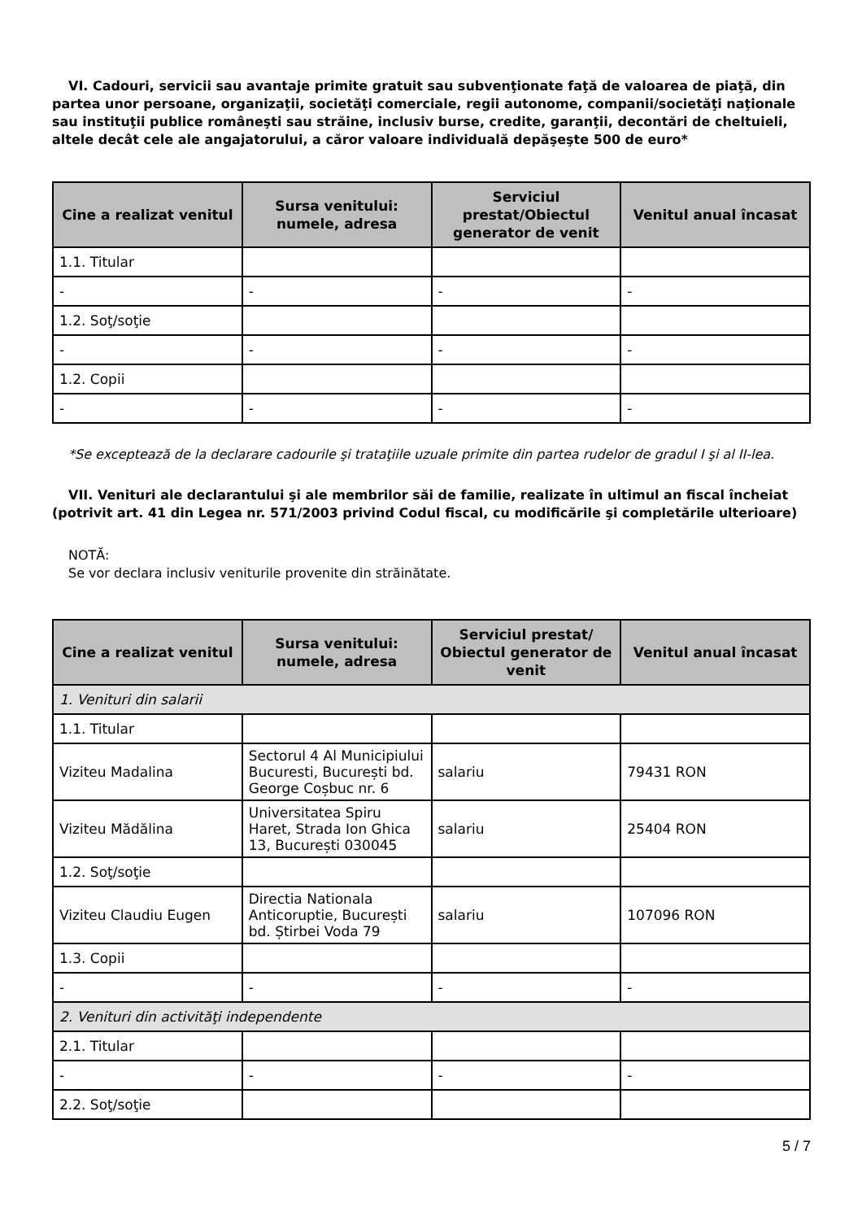VI. Cadouri, servicii sau avantaje primite gratuit sau subvenţionate faţă de valoarea de piaţă, din partea unor persoane, organizaţii, societăţi comerciale, regii autonome, companii/societăţi naţionale sau instituţii publice româneşti sau străine, inclusiv burse, credite, garanţii, decontări de cheltuieli, altele decât cele ale angajatorului, a căror valoare individuală depăşeşte 500 de euro*
| Cine a realizat venitul | Sursa venitului: numele, adresa | Serviciul prestat/Obiectul generator de venit | Venitul anual încasat |
| --- | --- | --- | --- |
| 1.1. Titular | | | |
| - | - | - | - |
| 1.2. Soţ/soţie | | | |
| - | - | - | - |
| 1.2. Copii | | | |
| - | - | - | - |
*Se exceptează de la declarare cadourile şi trataţiile uzuale primite din partea rudelor de gradul I şi al II-lea.
VII. Venituri ale declarantului şi ale membrilor săi de familie, realizate în ultimul an fiscal încheiat (potrivit art. 41 din Legea nr. 571/2003 privind Codul fiscal, cu modificările şi completările ulterioare)
NOTĂ:
Se vor declara inclusiv veniturile provenite din străinătate.
| Cine a realizat venitul | Sursa venitului: numele, adresa | Serviciul prestat/ Obiectul generator de venit | Venitul anual încasat |
| --- | --- | --- | --- |
| 1. Venituri din salarii | | | |
| 1.1. Titular | | | |
| Viziteu Madalina | Sectorul 4 Al Municipiului Bucuresti, București bd. George Coșbuc nr. 6 | salariu | 79431 RON |
| Viziteu Mădălina | Universitatea Spiru Haret, Strada Ion Ghica 13, București 030045 | salariu | 25404 RON |
| 1.2. Soţ/soţie | | | |
| Viziteu Claudiu Eugen | Directia Nationala Anticoruptie, București bd. Știrbei Voda 79 | salariu | 107096 RON |
| 1.3. Copii | | | |
| - | - | - | - |
| 2. Venituri din activităţi independente | | | |
| 2.1. Titular | | | |
| - | - | - | - |
| 2.2. Soţ/soţie | | | |
5 / 7